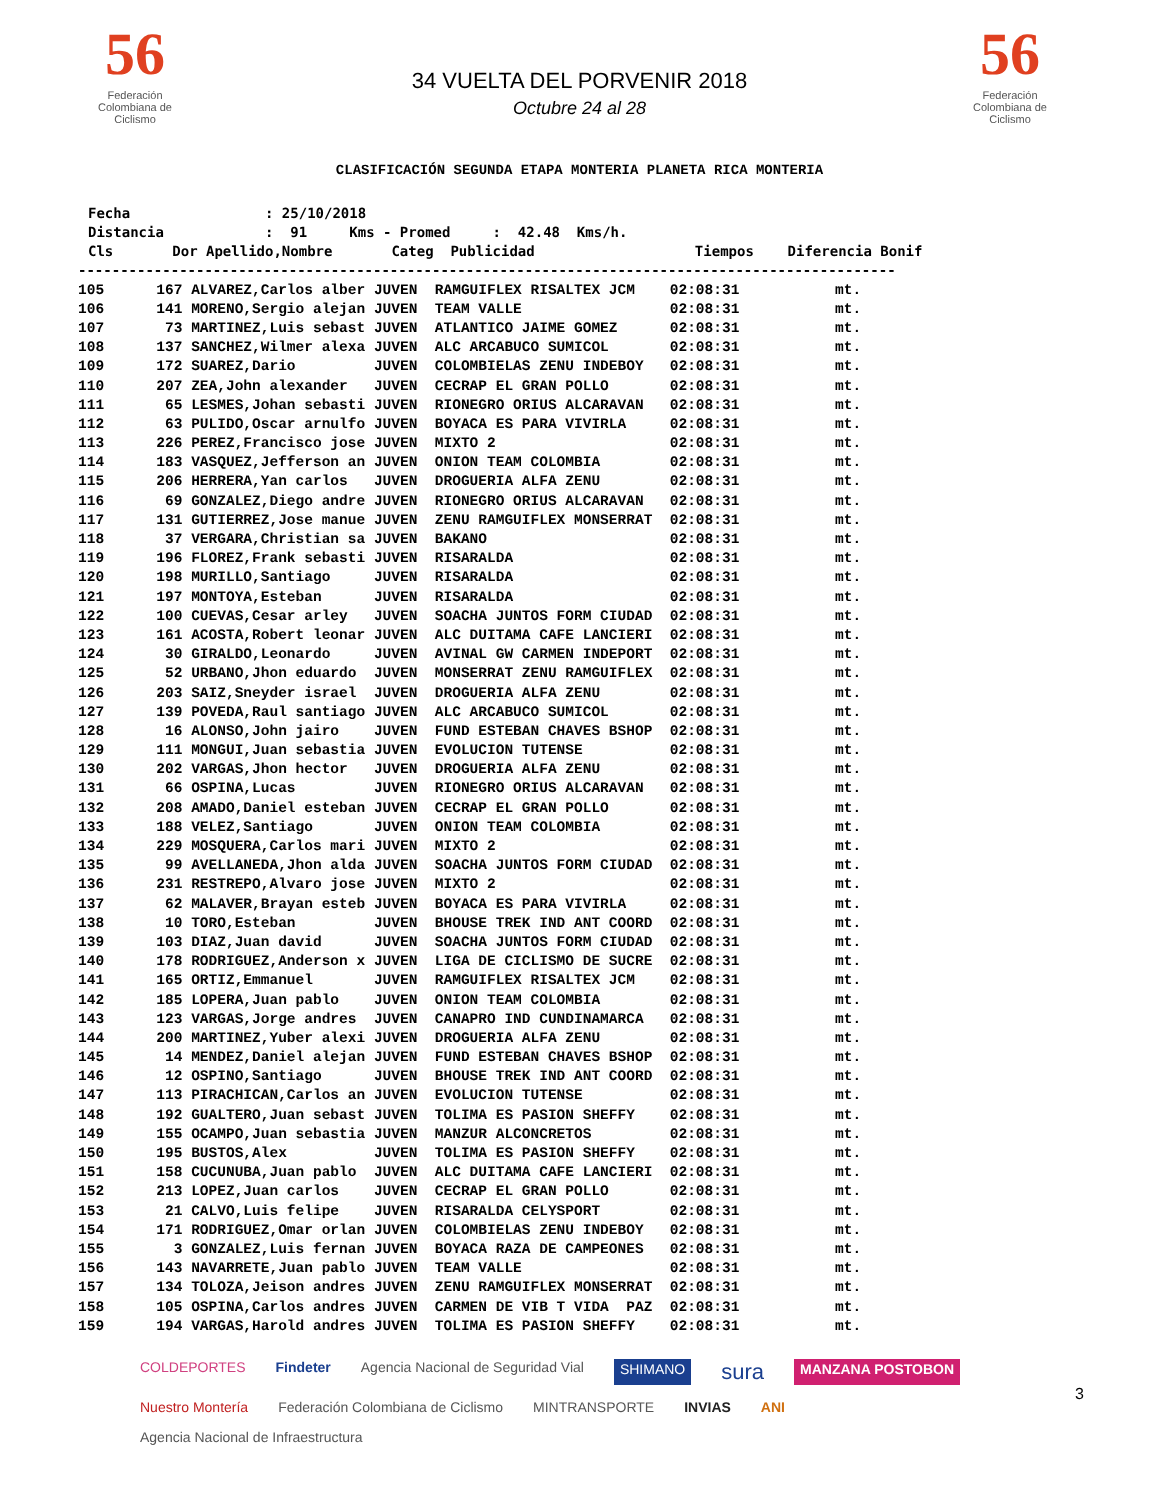56
Federación Colombiana de Ciclismo
34 VUELTA DEL PORVENIR 2018
Octubre 24 al 28
56
Federación Colombiana de Ciclismo
CLASIFICACIÓN SEGUNDA ETAPA MONTERIA PLANETA RICA MONTERIA
Fecha                : 25/10/2018
Distancia            :  91     Kms - Promed     :  42.48  Kms/h.
Cls       Dor Apellido,Nombre       Categ  Publicidad                   Tiempos    Diferencia Bonif
-------------------------------------------------------------------------------------------------
| 105 | 167 ALVAREZ,Carlos alber | JUVEN | RAMGUIFLEX RISALTEX JCM | 02:08:31 | mt. |
| 106 | 141 MORENO,Sergio alejan | JUVEN | TEAM VALLE | 02:08:31 | mt. |
| 107 | 73 MARTINEZ,Luis sebast | JUVEN | ATLANTICO JAIME GOMEZ | 02:08:31 | mt. |
| 108 | 137 SANCHEZ,Wilmer alexa | JUVEN | ALC ARCABUCO SUMICOL | 02:08:31 | mt. |
| 109 | 172 SUAREZ,Dario | JUVEN | COLOMBIELAS ZENU INDEBOY | 02:08:31 | mt. |
| 110 | 207 ZEA,John alexander | JUVEN | CECRAP EL GRAN POLLO | 02:08:31 | mt. |
| 111 | 65 LESMES,Johan sebasti | JUVEN | RIONEGRO ORIUS ALCARAVAN | 02:08:31 | mt. |
| 112 | 63 PULIDO,Oscar arnulfo | JUVEN | BOYACA ES PARA VIVIRLA | 02:08:31 | mt. |
| 113 | 226 PEREZ,Francisco jose | JUVEN | MIXTO 2 | 02:08:31 | mt. |
| 114 | 183 VASQUEZ,Jefferson an | JUVEN | ONION TEAM COLOMBIA | 02:08:31 | mt. |
| 115 | 206 HERRERA,Yan carlos | JUVEN | DROGUERIA ALFA ZENU | 02:08:31 | mt. |
| 116 | 69 GONZALEZ,Diego andre | JUVEN | RIONEGRO ORIUS ALCARAVAN | 02:08:31 | mt. |
| 117 | 131 GUTIERREZ,Jose manue | JUVEN | ZENU RAMGUIFLEX MONSERRAT | 02:08:31 | mt. |
| 118 | 37 VERGARA,Christian sa | JUVEN | BAKANO | 02:08:31 | mt. |
| 119 | 196 FLOREZ,Frank sebasti | JUVEN | RISARALDA | 02:08:31 | mt. |
| 120 | 198 MURILLO,Santiago | JUVEN | RISARALDA | 02:08:31 | mt. |
| 121 | 197 MONTOYA,Esteban | JUVEN | RISARALDA | 02:08:31 | mt. |
| 122 | 100 CUEVAS,Cesar arley | JUVEN | SOACHA JUNTOS FORM CIUDAD | 02:08:31 | mt. |
| 123 | 161 ACOSTA,Robert leonar | JUVEN | ALC DUITAMA CAFE LANCIERI | 02:08:31 | mt. |
| 124 | 30 GIRALDO,Leonardo | JUVEN | AVINAL GW CARMEN INDEPORT | 02:08:31 | mt. |
| 125 | 52 URBANO,Jhon eduardo | JUVEN | MONSERRAT ZENU RAMGUIFLEX | 02:08:31 | mt. |
| 126 | 203 SAIZ,Sneyder israel | JUVEN | DROGUERIA ALFA ZENU | 02:08:31 | mt. |
| 127 | 139 POVEDA,Raul santiago | JUVEN | ALC ARCABUCO SUMICOL | 02:08:31 | mt. |
| 128 | 16 ALONSO,John jairo | JUVEN | FUND ESTEBAN CHAVES BSHOP | 02:08:31 | mt. |
| 129 | 111 MONGUI,Juan sebastia | JUVEN | EVOLUCION TUTENSE | 02:08:31 | mt. |
| 130 | 202 VARGAS,Jhon hector | JUVEN | DROGUERIA ALFA ZENU | 02:08:31 | mt. |
| 131 | 66 OSPINA,Lucas | JUVEN | RIONEGRO ORIUS ALCARAVAN | 02:08:31 | mt. |
| 132 | 208 AMADO,Daniel esteban | JUVEN | CECRAP EL GRAN POLLO | 02:08:31 | mt. |
| 133 | 188 VELEZ,Santiago | JUVEN | ONION TEAM COLOMBIA | 02:08:31 | mt. |
| 134 | 229 MOSQUERA,Carlos mari | JUVEN | MIXTO 2 | 02:08:31 | mt. |
| 135 | 99 AVELLANEDA,Jhon alda | JUVEN | SOACHA JUNTOS FORM CIUDAD | 02:08:31 | mt. |
| 136 | 231 RESTREPO,Alvaro jose | JUVEN | MIXTO 2 | 02:08:31 | mt. |
| 137 | 62 MALAVER,Brayan esteb | JUVEN | BOYACA ES PARA VIVIRLA | 02:08:31 | mt. |
| 138 | 10 TORO,Esteban | JUVEN | BHOUSE TREK IND ANT COORD | 02:08:31 | mt. |
| 139 | 103 DIAZ,Juan david | JUVEN | SOACHA JUNTOS FORM CIUDAD | 02:08:31 | mt. |
| 140 | 178 RODRIGUEZ,Anderson x | JUVEN | LIGA DE CICLISMO DE SUCRE | 02:08:31 | mt. |
| 141 | 165 ORTIZ,Emmanuel | JUVEN | RAMGUIFLEX RISALTEX JCM | 02:08:31 | mt. |
| 142 | 185 LOPERA,Juan pablo | JUVEN | ONION TEAM COLOMBIA | 02:08:31 | mt. |
| 143 | 123 VARGAS,Jorge andres | JUVEN | CANAPRO IND CUNDINAMARCA | 02:08:31 | mt. |
| 144 | 200 MARTINEZ,Yuber alexi | JUVEN | DROGUERIA ALFA ZENU | 02:08:31 | mt. |
| 145 | 14 MENDEZ,Daniel alejan | JUVEN | FUND ESTEBAN CHAVES BSHOP | 02:08:31 | mt. |
| 146 | 12 OSPINO,Santiago | JUVEN | BHOUSE TREK IND ANT COORD | 02:08:31 | mt. |
| 147 | 113 PIRACHICAN,Carlos an | JUVEN | EVOLUCION TUTENSE | 02:08:31 | mt. |
| 148 | 192 GUALTERO,Juan sebast | JUVEN | TOLIMA ES PASION SHEFFY | 02:08:31 | mt. |
| 149 | 155 OCAMPO,Juan sebastia | JUVEN | MANZUR ALCONCRETOS | 02:08:31 | mt. |
| 150 | 195 BUSTOS,Alex | JUVEN | TOLIMA ES PASION SHEFFY | 02:08:31 | mt. |
| 151 | 158 CUCUNUBA,Juan pablo | JUVEN | ALC DUITAMA CAFE LANCIERI | 02:08:31 | mt. |
| 152 | 213 LOPEZ,Juan carlos | JUVEN | CECRAP EL GRAN POLLO | 02:08:31 | mt. |
| 153 | 21 CALVO,Luis felipe | JUVEN | RISARALDA CELYSPORT | 02:08:31 | mt. |
| 154 | 171 RODRIGUEZ,Omar orlan | JUVEN | COLOMBIELAS ZENU INDEBOY | 02:08:31 | mt. |
| 155 | 3 GONZALEZ,Luis fernan | JUVEN | BOYACA RAZA DE CAMPEONES | 02:08:31 | mt. |
| 156 | 143 NAVARRETE,Juan pablo | JUVEN | TEAM VALLE | 02:08:31 | mt. |
| 157 | 134 TOLOZA,Jeison andres | JUVEN | ZENU RAMGUIFLEX MONSERRAT | 02:08:31 | mt. |
| 158 | 105 OSPINA,Carlos andres | JUVEN | CARMEN DE VIB T VIDA PAZ | 02:08:31 | mt. |
| 159 | 194 VARGAS,Harold andres | JUVEN | TOLIMA ES PASION SHEFFY | 02:08:31 | mt. |
COLDEPORTES Findeter Agencia Nacional de Seguridad Vial SHIMANO sura MANZANA POSTOBON Nuestro Montería Federación Colombiana de Ciclismo MINTRANSPORTE INVIAS ANI Agencia Nacional de Infraestructura
3